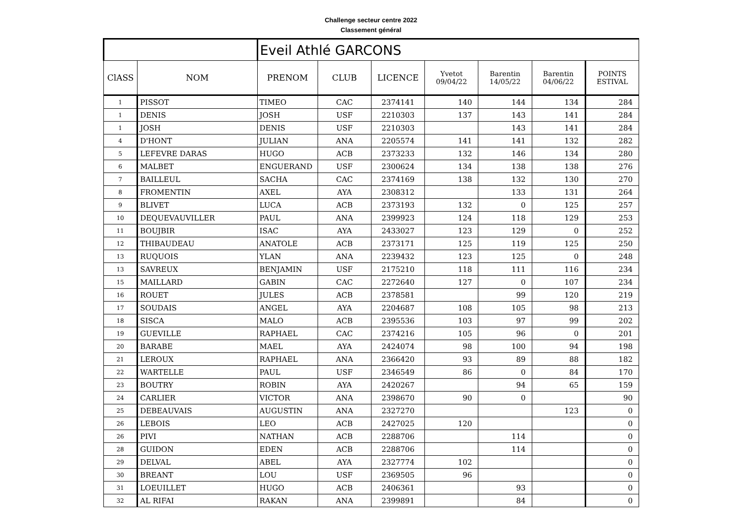Challenge secteur centre 2022
Classement général
| | | Eveil Athlé GARCONS | | | | | | |
| ClASS | NOM | PRENOM | CLUB | LICENCE | Yvetot 09/04/22 | Barentin 14/05/22 | Barentin 04/06/22 | POINTS ESTIVAL |
| 1 | PISSOT | TIMEO | CAC | 2374141 | 140 | 144 | 134 | 284 |
| 1 | DENIS | JOSH | USF | 2210303 | 137 | 143 | 141 | 284 |
| 1 | JOSH | DENIS | USF | 2210303 | | 143 | 141 | 284 |
| 4 | D'HONT | JULIAN | ANA | 2205574 | 141 | 141 | 132 | 282 |
| 5 | LEFEVRE DARAS | HUGO | ACB | 2373233 | 132 | 146 | 134 | 280 |
| 6 | MALBET | ENGUERAND | USF | 2300624 | 134 | 138 | 138 | 276 |
| 7 | BAILLEUL | SACHA | CAC | 2374169 | 138 | 132 | 130 | 270 |
| 8 | FROMENTIN | AXEL | AYA | 2308312 | | 133 | 131 | 264 |
| 9 | BLIVET | LUCA | ACB | 2373193 | 132 | 0 | 125 | 257 |
| 10 | DEQUEVAUVILLER | PAUL | ANA | 2399923 | 124 | 118 | 129 | 253 |
| 11 | BOUJBIR | ISAC | AYA | 2433027 | 123 | 129 | 0 | 252 |
| 12 | THIBAUDEAU | ANATOLE | ACB | 2373171 | 125 | 119 | 125 | 250 |
| 13 | RUQUOIS | YLAN | ANA | 2239432 | 123 | 125 | 0 | 248 |
| 13 | SAVREUX | BENJAMIN | USF | 2175210 | 118 | 111 | 116 | 234 |
| 15 | MAILLARD | GABIN | CAC | 2272640 | 127 | 0 | 107 | 234 |
| 16 | ROUET | JULES | ACB | 2378581 | | 99 | 120 | 219 |
| 17 | SOUDAIS | ANGEL | AYA | 2204687 | 108 | 105 | 98 | 213 |
| 18 | SISCA | MALO | ACB | 2395536 | 103 | 97 | 99 | 202 |
| 19 | GUEVILLE | RAPHAEL | CAC | 2374216 | 105 | 96 | 0 | 201 |
| 20 | BARABE | MAEL | AYA | 2424074 | 98 | 100 | 94 | 198 |
| 21 | LEROUX | RAPHAEL | ANA | 2366420 | 93 | 89 | 88 | 182 |
| 22 | WARTELLE | PAUL | USF | 2346549 | 86 | 0 | 84 | 170 |
| 23 | BOUTRY | ROBIN | AYA | 2420267 | | 94 | 65 | 159 |
| 24 | CARLIER | VICTOR | ANA | 2398670 | 90 | 0 | | 90 |
| 25 | DEBEAUVAIS | AUGUSTIN | ANA | 2327270 | | | 123 | 0 |
| 26 | LEBOIS | LEO | ACB | 2427025 | 120 | | | 0 |
| 26 | PIVI | NATHAN | ACB | 2288706 | | 114 | | 0 |
| 28 | GUIDON | EDEN | ACB | 2288706 | | 114 | | 0 |
| 29 | DELVAL | ABEL | AYA | 2327774 | 102 | | | 0 |
| 30 | BREANT | LOU | USF | 2369505 | 96 | | | 0 |
| 31 | LOEUILLET | HUGO | ACB | 2406361 | | 93 | | 0 |
| 32 | AL RIFAI | RAKAN | ANA | 2399891 | | 84 | | 0 |